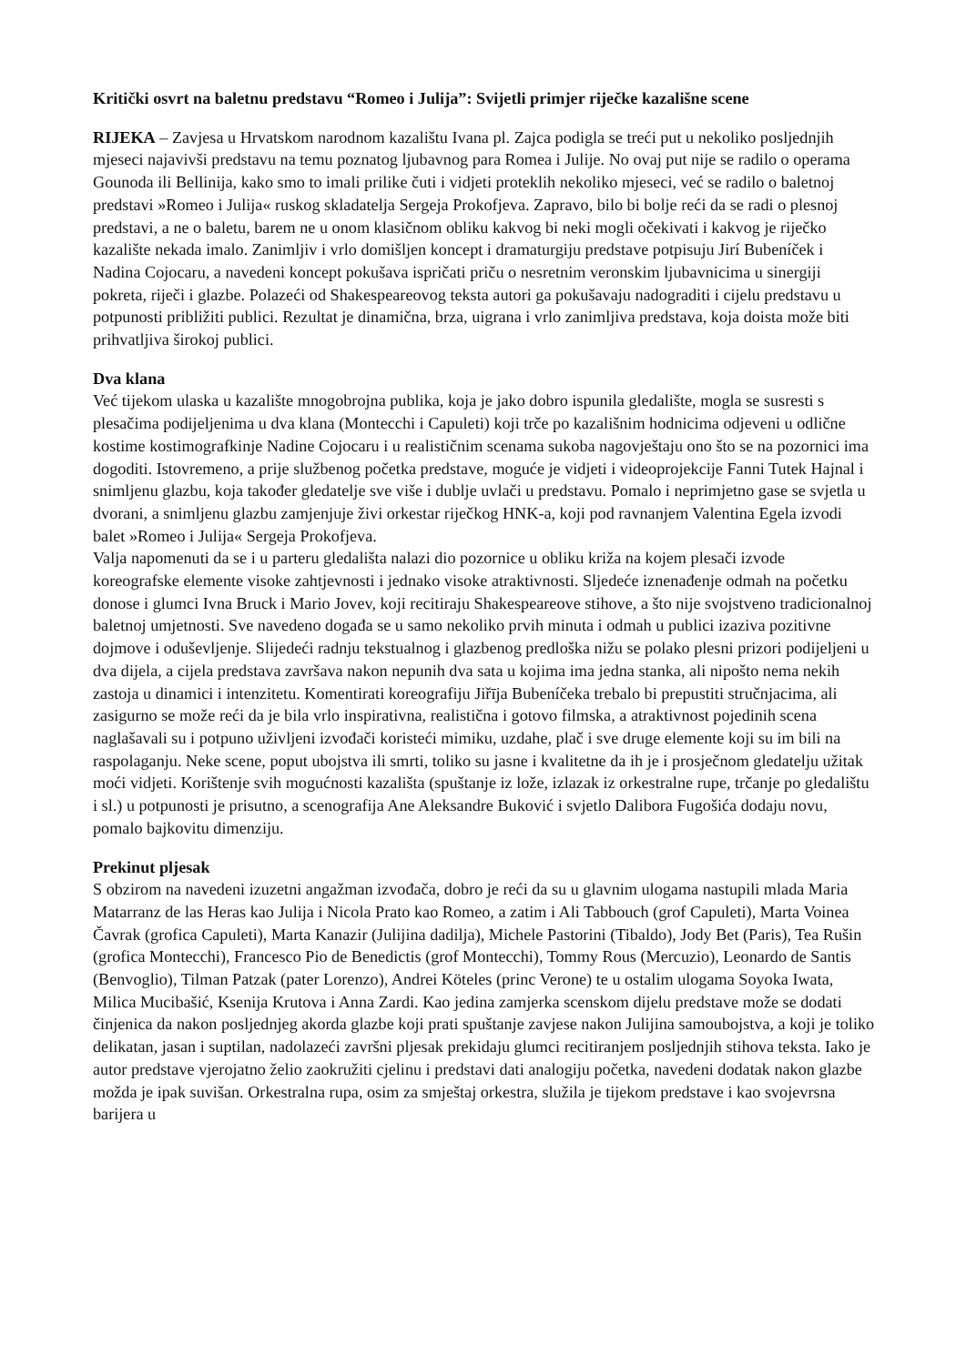Kritički osvrt na baletnu predstavu “Romeo i Julija”: Svijetli primjer riječke kazališne scene
RIJEKA – Zavjesa u Hrvatskom narodnom kazalištu Ivana pl. Zajca podigla se treći put u nekoliko posljednjih mjeseci najavivši predstavu na temu poznatog ljubavnog para Romea i Julije. No ovaj put nije se radilo o operama Gounoda ili Bellinija, kako smo to imali prilike čuti i vidjeti proteklih nekoliko mjeseci, već se radilo o baletnoj predstavi »Romeo i Julija« ruskog skladatelja Sergeja Prokofjeva. Zapravo, bilo bi bolje reći da se radi o plesnoj predstavi, a ne o baletu, barem ne u onom klasičnom obliku kakvog bi neki mogli očekivati i kakvog je riječko kazalište nekada imalo. Zanimljiv i vrlo domišljen koncept i dramaturgiju predstave potpisuju Jirí Bubeníček i Nadina Cojocaru, a navedeni koncept pokušava ispričati priču o nesretnim veronskim ljubavnicima u sinergiji pokreta, riječi i glazbe. Polazeći od Shakespeareovog teksta autori ga pokušavaju nadograditi i cijelu predstavu u potpunosti približiti publici. Rezultat je dinamična, brza, uigrana i vrlo zanimljiva predstava, koja doista može biti prihvatljiva širokoj publici.
Dva klana
Već tijekom ulaska u kazalište mnogobrojna publika, koja je jako dobro ispunila gledalište, mogla se susresti s plesačima podijeljenima u dva klana (Montecchi i Capuleti) koji trče po kazališnim hodnicima odjeveni u odlične kostime kostimografkinje Nadine Cojocaru i u realističnim scenama sukoba nagovještaju ono što se na pozornici ima dogoditi. Istovremeno, a prije službenog početka predstave, moguće je vidjeti i videoprojekcije Fanni Tutek Hajnal i snimljenu glazbu, koja također gledatelje sve više i dublje uvlači u predstavu. Pomalo i neprimjetno gase se svjetla u dvorani, a snimljenu glazbu zamjenjuje živi orkestar riječkog HNK-a, koji pod ravnanjem Valentina Egela izvodi balet »Romeo i Julija« Sergeja Prokofjeva.
Valja napomenuti da se i u parteru gledališta nalazi dio pozornice u obliku križa na kojem plesači izvode koreografske elemente visoke zahtjevnosti i jednako visoke atraktivnosti. Sljedeće iznenađenje odmah na početku donose i glumci Ivna Bruck i Mario Jovev, koji recitiraju Shakespeareove stihove, a što nije svojstveno tradicionalnoj baletnoj umjetnosti. Sve navedeno događa se u samo nekoliko prvih minuta i odmah u publici izaziva pozitivne dojmove i oduševljenje. Slijedeći radnju tekstualnog i glazbenog predloška nižu se polako plesni prizori podijeljeni u dva dijela, a cijela predstava završava nakon nepunih dva sata u kojima ima jedna stanka, ali nipošto nema nekih zastoja u dinamici i intenzitetu. Komentirati koreografiju Jiřīja Bubeníčeka trebalo bi prepustiti stručnjacima, ali zasigurno se može reći da je bila vrlo inspirativna, realistična i gotovo filmska, a atraktivnost pojedinih scena naglašavali su i potpuno uživljeni izvođači koristeći mimiku, uzdahe, plač i sve druge elemente koji su im bili na raspolaganju. Neke scene, poput ubojstva ili smrti, toliko su jasne i kvalitetne da ih je i prosječnom gledatelju užitak moći vidjeti. Korištenje svih mogućnosti kazališta (spuštanje iz lože, izlazak iz orkestralne rupe, trčanje po gledalištu i sl.) u potpunosti je prisutno, a scenografija Ane Aleksandre Buković i svjetlo Dalibora Fugošića dodaju novu, pomalo bajkovitu dimenziju.
Prekinut pljesak
S obzirom na navedeni izuzetni angažman izvođača, dobro je reći da su u glavnim ulogama nastupili mlada Maria Matarranz de las Heras kao Julija i Nicola Prato kao Romeo, a zatim i Ali Tabbouch (grof Capuleti), Marta Voinea Čavrak (grofica Capuleti), Marta Kanazir (Julijina dadilja), Michele Pastorini (Tibaldo), Jody Bet (Paris), Tea Rušin (grofica Montecchi), Francesco Pio de Benedictis (grof Montecchi), Tommy Rous (Mercuzio), Leonardo de Santis (Benvoglio), Tilman Patzak (pater Lorenzo), Andrei Köteles (princ Verone) te u ostalim ulogama Soyoka Iwata, Milica Mucibašić, Ksenija Krutova i Anna Zardi. Kao jedina zamjerka scenskom dijelu predstave može se dodati činjenica da nakon posljednjeg akorda glazbe koji prati spuštanje zavjese nakon Julijina samoubojstva, a koji je toliko delikatan, jasan i suptilan, nadolazeći završni pljesak prekidaju glumci recitiranjem posljednjih stihova teksta. Iako je autor predstave vjerojatno želio zaokružiti cjelinu i predstavi dati analogiju početka, navedeni dodatak nakon glazbe možda je ipak suvišan. Orkestralna rupa, osim za smještaj orkestra, služila je tijekom predstave i kao svojevrsna barijera u